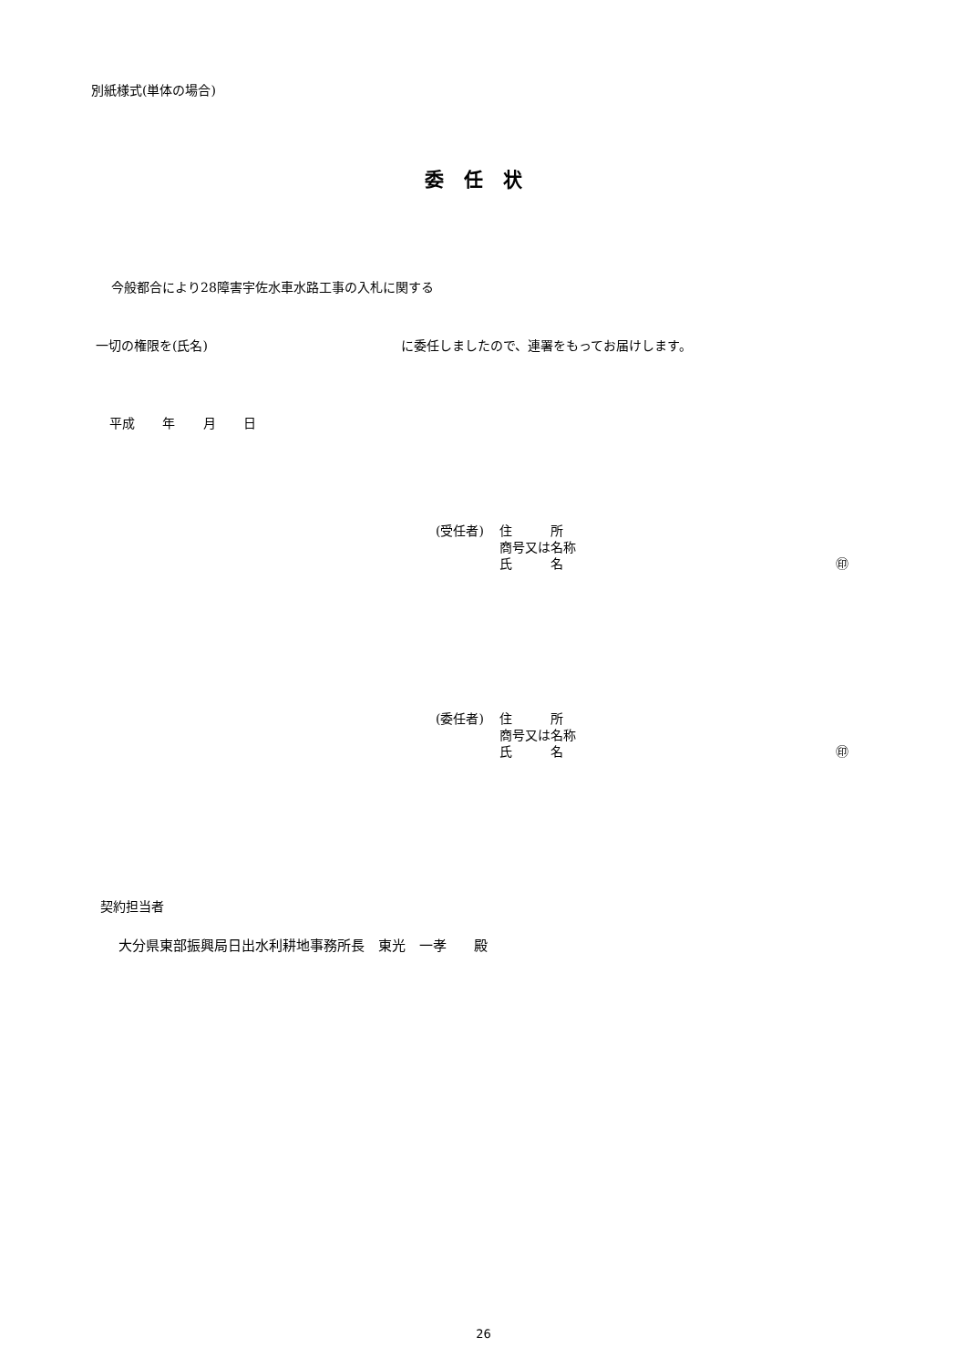別紙様式(単体の場合)
委任状
今般都合により28障害宇佐水車水路工事の入札に関する
一切の権限を(氏名) に委任しましたので、連署をもってお届けします。
平成 年 月 日
(受任者) 住　　　所
商号又は名称
氏　　　名 ㊞
(委任者) 住　　　所
商号又は名称
氏　　　名 ㊞
契約担当者
大分県東部振興局日出水利耕地事務所長　東光　一孝　　殿
26